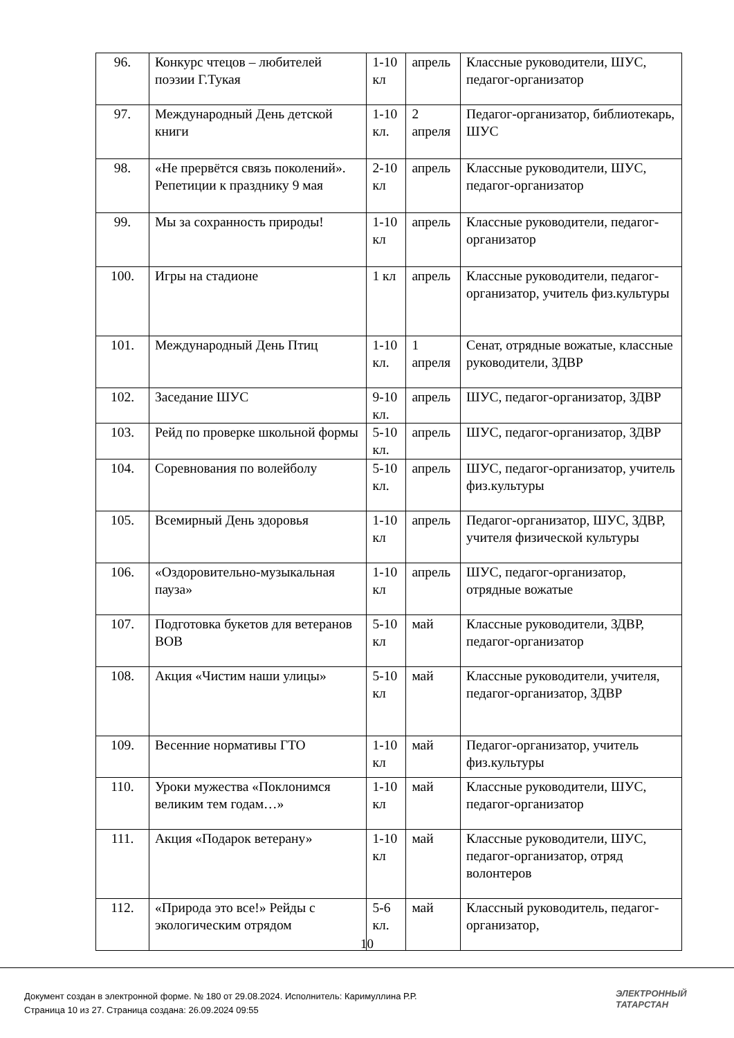| 96. | Конкурс чтецов – любителей поэзии Г.Тукая | 1-10 кл | апрель | Классные руководители, ШУС, педагог-организатор |
| 97. | Международный День детской книги | 1-10 кл. | 2 апреля | Педагог-организатор, библиотекарь, ШУС |
| 98. | «Не прервётся связь поколений». Репетиции к празднику 9 мая | 2-10 кл | апрель | Классные руководители, ШУС, педагог-организатор |
| 99. | Мы за сохранность природы! | 1-10 кл | апрель | Классные руководители, педагог-организатор |
| 100. | Игры на стадионе | 1 кл | апрель | Классные руководители, педагог-организатор, учитель физ.культуры |
| 101. | Международный День Птиц | 1-10 кл. | 1 апреля | Сенат, отрядные вожатые, классные руководители, ЗДВР |
| 102. | Заседание ШУС | 9-10 кл. | апрель | ШУС, педагог-организатор, ЗДВР |
| 103. | Рейд по проверке школьной формы | 5-10 кл. | апрель | ШУС, педагог-организатор, ЗДВР |
| 104. | Соревнования по волейболу | 5-10 кл. | апрель | ШУС, педагог-организатор, учитель физ.культуры |
| 105. | Всемирный День здоровья | 1-10 кл | апрель | Педагог-организатор, ШУС, ЗДВР, учителя физической культуры |
| 106. | «Оздоровительно-музыкальная пауза» | 1-10 кл | апрель | ШУС, педагог-организатор, отрядные вожатые |
| 107. | Подготовка букетов для ветеранов ВОВ | 5-10 кл | май | Классные руководители, ЗДВР, педагог-организатор |
| 108. | Акция «Чистим наши улицы» | 5-10 кл | май | Классные руководители, учителя, педагог-организатор, ЗДВР |
| 109. | Весенние нормативы ГТО | 1-10 кл | май | Педагог-организатор, учитель физ.культуры |
| 110. | Уроки мужества «Поклонимся великим тем годам…» | 1-10 кл | май | Классные руководители, ШУС, педагог-организатор |
| 111. | Акция «Подарок ветерану» | 1-10 кл | май | Классные руководители, ШУС, педагог-организатор, отряд волонтеров |
| 112. | «Природа это все!» Рейды с экологическим отрядом | 5-6 кл. | май | Классный руководитель, педагог-организатор, |
10
Документ создан в электронной форме. № 180 от 29.08.2024. Исполнитель: Каримуллина Р.Р.
Страница 10 из 27. Страница создана: 26.09.2024 09:55
ЭЛЕКТРОННЫЙ
ТАТАРСТАН